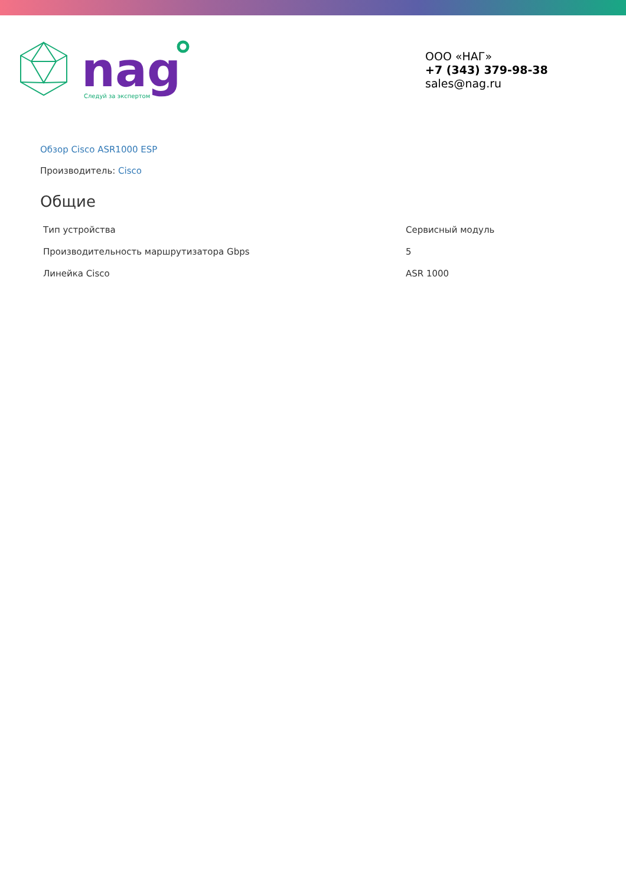Следуй за экспертом
nag
ООО «НАГ»
+7 (343) 379-98-38
sales@nag.ru
Обзор Cisco ASR1000 ESP
Производитель: Cisco
Общие
| Тип устройства | Сервисный модуль |
| Производительность маршрутизатора Gbps | 5 |
| Линейка Cisco | ASR 1000 |